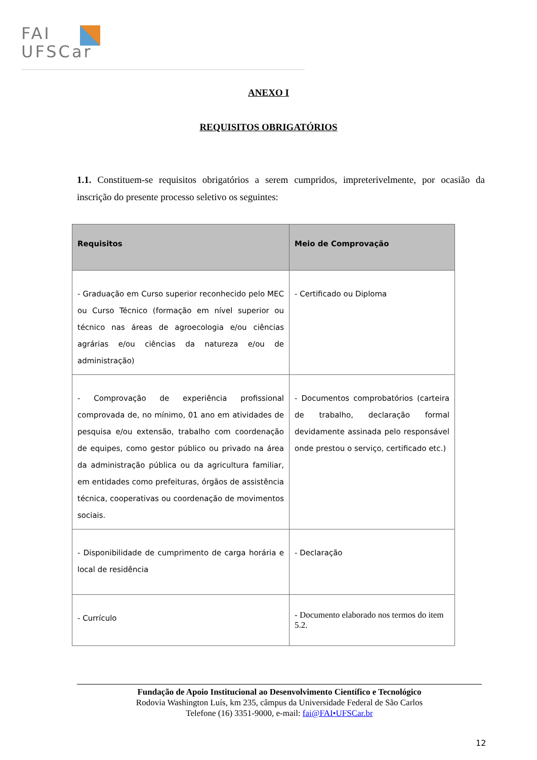FAI
UFSCar
ANEXO I
REQUISITOS OBRIGATÓRIOS
1.1. Constituem-se requisitos obrigatórios a serem cumpridos, impreterivelmente, por ocasião da inscrição do presente processo seletivo os seguintes:
| Requisitos | Meio de Comprovação |
| --- | --- |
| - Graduação em Curso superior reconhecido pelo MEC ou Curso Técnico (formação em nível superior ou técnico nas áreas de agroecologia e/ou ciências agrárias e/ou ciências da natureza e/ou de administração) | - Certificado ou Diploma |
| - Comprovação de experiência profissional comprovada de, no mínimo, 01 ano em atividades de pesquisa e/ou extensão, trabalho com coordenação de equipes, como gestor público ou privado na área da administração pública ou da agricultura familiar, em entidades como prefeituras, órgãos de assistência técnica, cooperativas ou coordenação de movimentos sociais. | - Documentos comprobatórios (carteira de trabalho, declaração formal devidamente assinada pelo responsável onde prestou o serviço, certificado etc.) |
| - Disponibilidade de cumprimento de carga horária e local de residência | - Declaração |
| - Currículo | - Documento elaborado nos termos do item 5.2. |
Fundação de Apoio Institucional ao Desenvolvimento Científico e Tecnológico
Rodovia Washington Luís, km 235, câmpus da Universidade Federal de São Carlos
Telefone (16) 3351-9000, e-mail: fai@FAI•UFSCar.br
12